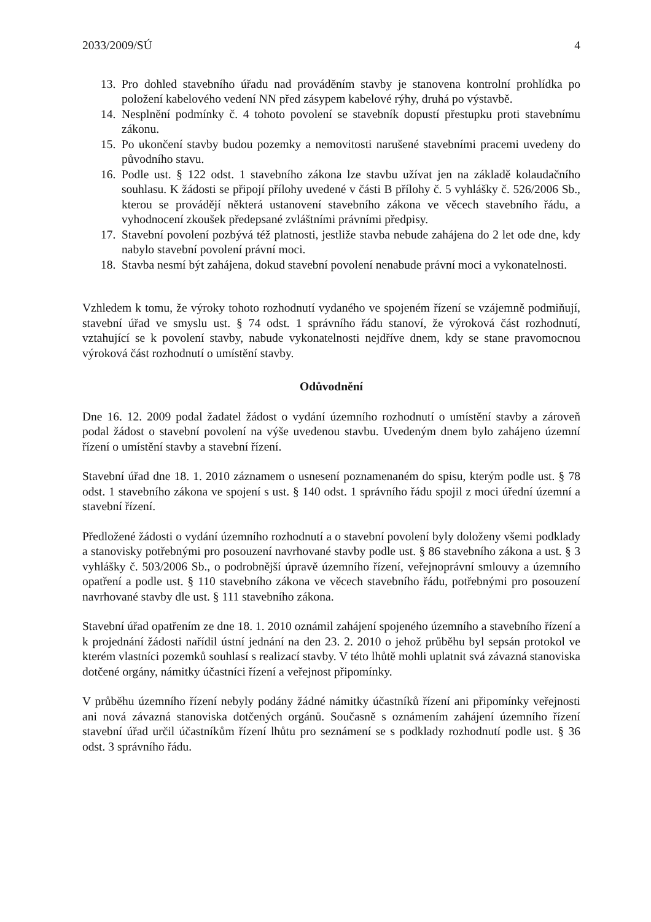2033/2009/SÚ 4
13. Pro dohled stavebního úřadu nad prováděním stavby je stanovena kontrolní prohlídka po položení kabelového vedení NN před zásypem kabelové rýhy, druhá po výstavbě.
14. Nesplnění podmínky č. 4 tohoto povolení se stavebník dopustí přestupku proti stavebnímu zákonu.
15. Po ukončení stavby budou pozemky a nemovitosti narušené stavebními pracemi uvedeny do původního stavu.
16. Podle ust. § 122 odst. 1 stavebního zákona lze stavbu užívat jen na základě kolaudačního souhlasu. K žádosti se připojí přílohy uvedené v části B přílohy č. 5 vyhlášky č. 526/2006 Sb., kterou se provádějí některá ustanovení stavebního zákona ve věcech stavebního řádu, a vyhodnocení zkoušek předepsané zvláštními právními předpisy.
17. Stavební povolení pozbývá též platnosti, jestliže stavba nebude zahájena do 2 let ode dne, kdy nabylo stavební povolení právní moci.
18. Stavba nesmí být zahájena, dokud stavební povolení nenabude právní moci a vykonatelnosti.
Vzhledem k tomu, že výroky tohoto rozhodnutí vydaného ve spojeném řízení se vzájemně podmiňují, stavební úřad ve smyslu ust. § 74 odst. 1 správního řádu stanoví, že výroková část rozhodnutí, vztahující se k povolení stavby, nabude vykonatelnosti nejdříve dnem, kdy se stane pravomocnou výroková část rozhodnutí o umístění stavby.
Odůvodnění
Dne 16. 12. 2009 podal žadatel žádost o vydání územního rozhodnutí o umístění stavby a zároveň podal žádost o stavební povolení na výše uvedenou stavbu. Uvedeným dnem bylo zahájeno územní řízení o umístění stavby a stavební řízení.
Stavební úřad dne 18. 1. 2010 záznamem o usnesení poznamenaném do spisu, kterým podle ust. § 78 odst. 1 stavebního zákona ve spojení s ust. § 140 odst. 1 správního řádu spojil z moci úřední územní a stavební řízení.
Předložené žádosti o vydání územního rozhodnutí a o stavební povolení byly doloženy všemi podklady a stanovisky potřebnými pro posouzení navrhované stavby podle ust. § 86 stavebního zákona a ust. § 3 vyhlášky č. 503/2006 Sb., o podrobnější úpravě územního řízení, veřejnoprávní smlouvy a územního opatření a podle ust. § 110 stavebního zákona ve věcech stavebního řádu, potřebnými pro posouzení navrhované stavby dle ust. § 111 stavebního zákona.
Stavební úřad opatřením ze dne 18. 1. 2010 oznámil zahájení spojeného územního a stavebního řízení a k projednání žádosti nařídil ústní jednání na den 23. 2. 2010 o jehož průběhu byl sepsán protokol ve kterém vlastníci pozemků souhlasí s realizací stavby. V této lhůtě mohli uplatnit svá závazná stanoviska dotčené orgány, námitky účastníci řízení a veřejnost připomínky.
V průběhu územního řízení nebyly podány žádné námitky účastníků řízení ani připomínky veřejnosti ani nová závazná stanoviska dotčených orgánů. Současně s oznámením zahájení územního řízení stavební úřad určil účastníkům řízení lhůtu pro seznámení se s podklady rozhodnutí podle ust. § 36 odst. 3 správního řádu.